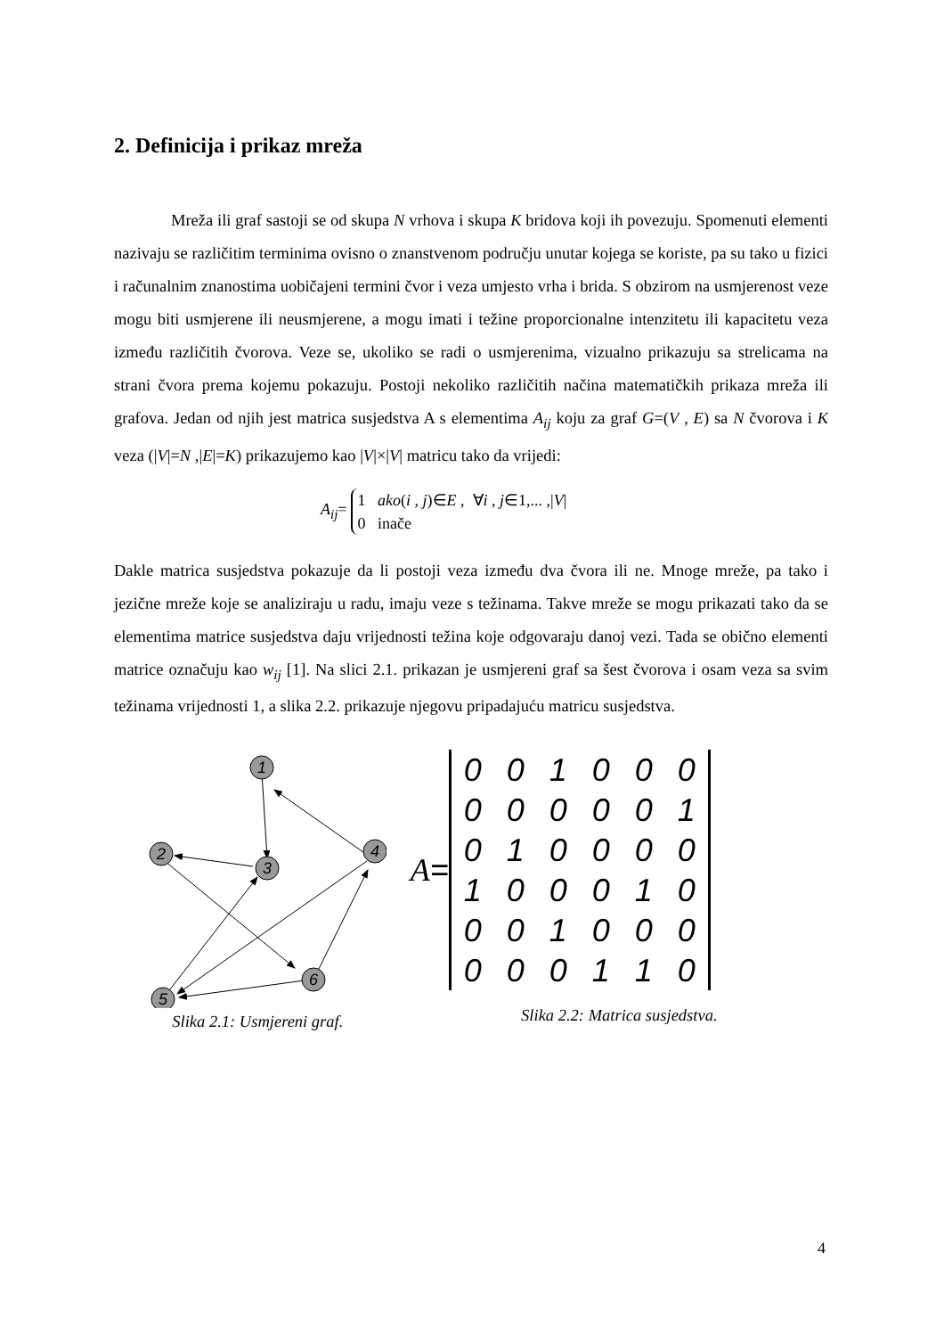2. Definicija i prikaz mreža
Mreža ili graf sastoji se od skupa N vrhova i skupa K bridova koji ih povezuju. Spomenuti elementi nazivaju se različitim terminima ovisno o znanstvenom području unutar kojega se koriste, pa su tako u fizici i računalnim znanostima uobičajeni termini čvor i veza umjesto vrha i brida. S obzirom na usmjerenost veze mogu biti usmjerene ili neusmjerene, a mogu imati i težine proporcionalne intenzitetu ili kapacitetu veza između različitih čvorova. Veze se, ukoliko se radi o usmjerenima, vizualno prikazuju sa strelicama na strani čvora prema kojemu pokazuju. Postoji nekoliko različitih načina matematičkih prikaza mreža ili grafova. Jedan od njih jest matrica susjedstva A s elementima A<sub>ij</sub> koju za graf G=(V , E) sa N čvorova i K veza (|V|=N ,|E|=K) prikazujemo kao |V|×|V| matricu tako da vrijedi:
A<sub>ij</sub>=
1 ako(i , j)∈E , ∀i , j∈1,... ,|V|
0 inače
Dakle matrica susjedstva pokazuje da li postoji veza između dva čvora ili ne. Mnoge mreže, pa tako i jezične mreže koje se analiziraju u radu, imaju veze s težinama. Takve mreže se mogu prikazati tako da se elementima matrice susjedstva daju vrijednosti težina koje odgovaraju danoj vezi. Tada se obično elementi matrice označuju kao w<sub>ij</sub> [1]. Na slici 2.1. prikazan je usmjereni graf sa šest čvorova i osam veza sa svim težinama vrijednosti 1, a slika 2.2. prikazuje njegovu pripadajuću matricu susjedstva.
1
2
3
4
5
6
Slika 2.1: Usmjereni graf.
A =
| 0 | 0 | 1 | 0 | 0 | 0 |
| 0 | 0 | 0 | 0 | 0 | 1 |
| 0 | 1 | 0 | 0 | 0 | 0 |
| 1 | 0 | 0 | 0 | 1 | 0 |
| 0 | 0 | 1 | 0 | 0 | 0 |
| 0 | 0 | 0 | 1 | 1 | 0 |
Slika 2.2: Matrica susjedstva.
4